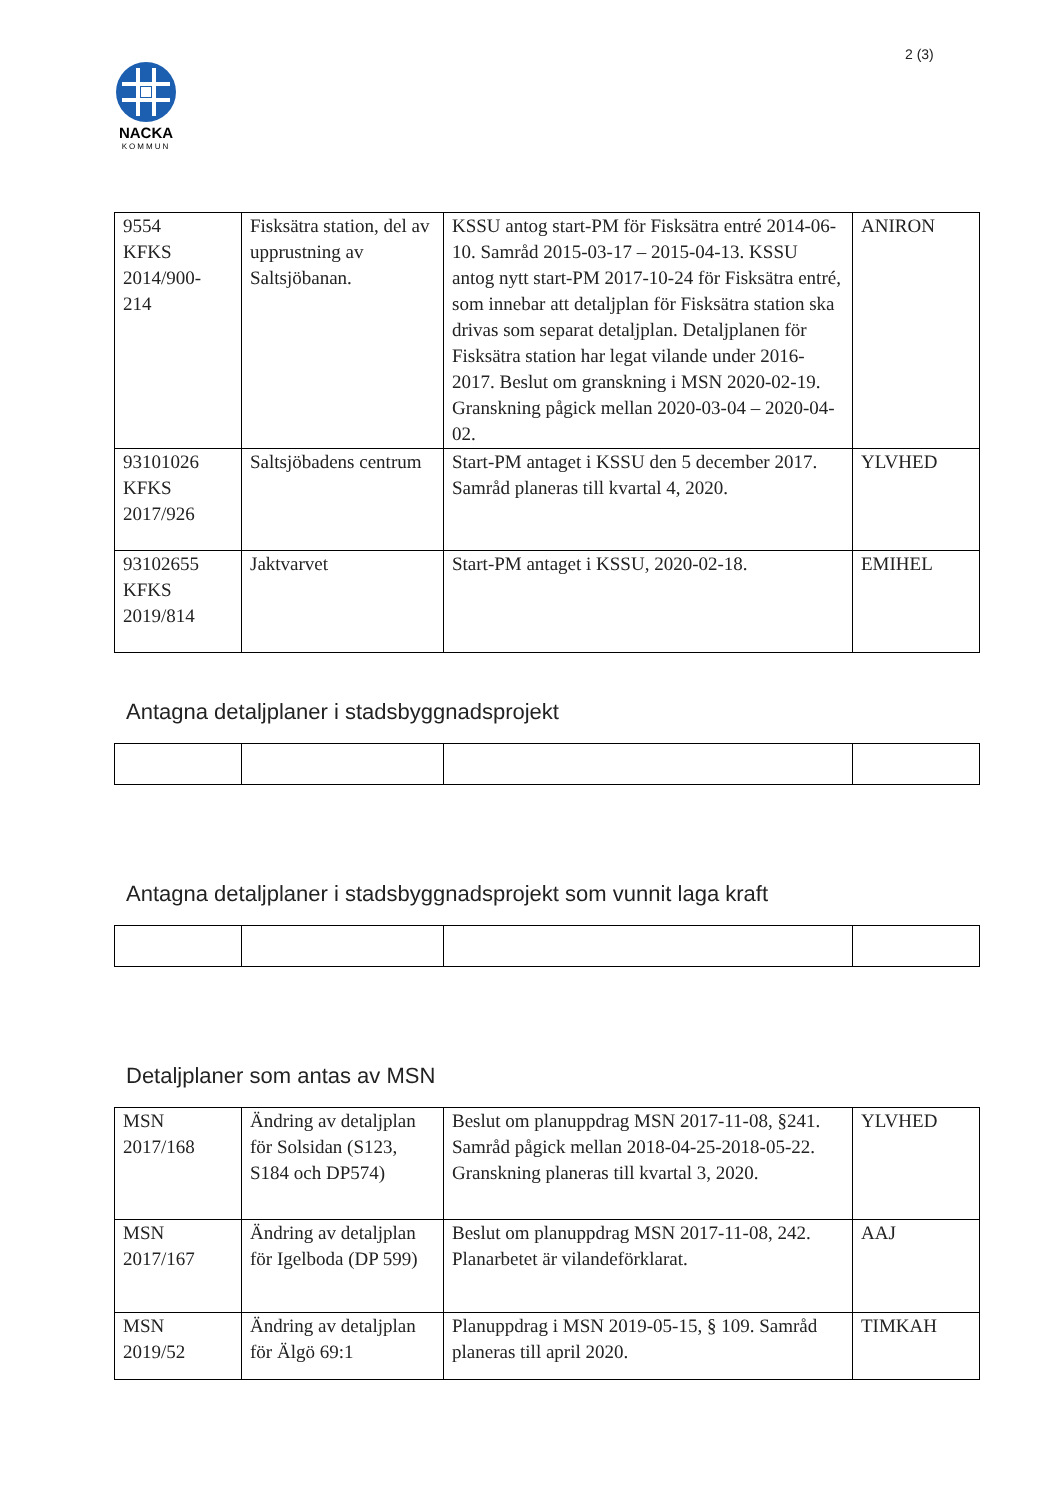2 (3)
NACKA
KOMMUN
| 9554 KFKS 2014/900- 214 | Fisksätra station, del av upprustning av Saltsjöbanan. | KSSU antog start-PM för Fisksätra entré 2014-06-10. Samråd 2015-03-17 – 2015-04-13. KSSU antog nytt start-PM 2017-10-24 för Fisksätra entré, som innebar att detaljplan för Fisksätra station ska drivas som separat detaljplan. Detaljplanen för Fisksätra station har legat vilande under 2016-2017. Beslut om granskning i MSN 2020-02-19. Granskning pågick mellan 2020-03-04 – 2020-04-02. | ANIRON |
| 93101026 KFKS 2017/926 | Saltsjöbadens centrum | Start-PM antaget i KSSU den 5 december 2017. Samråd planeras till kvartal 4, 2020. | YLVHED |
| 93102655 KFKS 2019/814 | Jaktvarvet | Start-PM antaget i KSSU, 2020-02-18. | EMIHEL |
Antagna detaljplaner i stadsbyggnadsprojekt
Antagna detaljplaner i stadsbyggnadsprojekt som vunnit laga kraft
Detaljplaner som antas av MSN
| MSN 2017/168 | Ändring av detaljplan för Solsidan (S123, S184 och DP574) | Beslut om planuppdrag MSN 2017-11-08, §241. Samråd pågick mellan 2018-04-25-2018-05-22. Granskning planeras till kvartal 3, 2020. | YLVHED |
| MSN 2017/167 | Ändring av detaljplan för Igelboda (DP 599) | Beslut om planuppdrag MSN 2017-11-08, 242. Planarbetet är vilandeförklarat. | AAJ |
| MSN 2019/52 | Ändring av detaljplan för Älgö 69:1 | Planuppdrag i MSN 2019-05-15, § 109. Samråd planeras till april 2020. | TIMKAH |